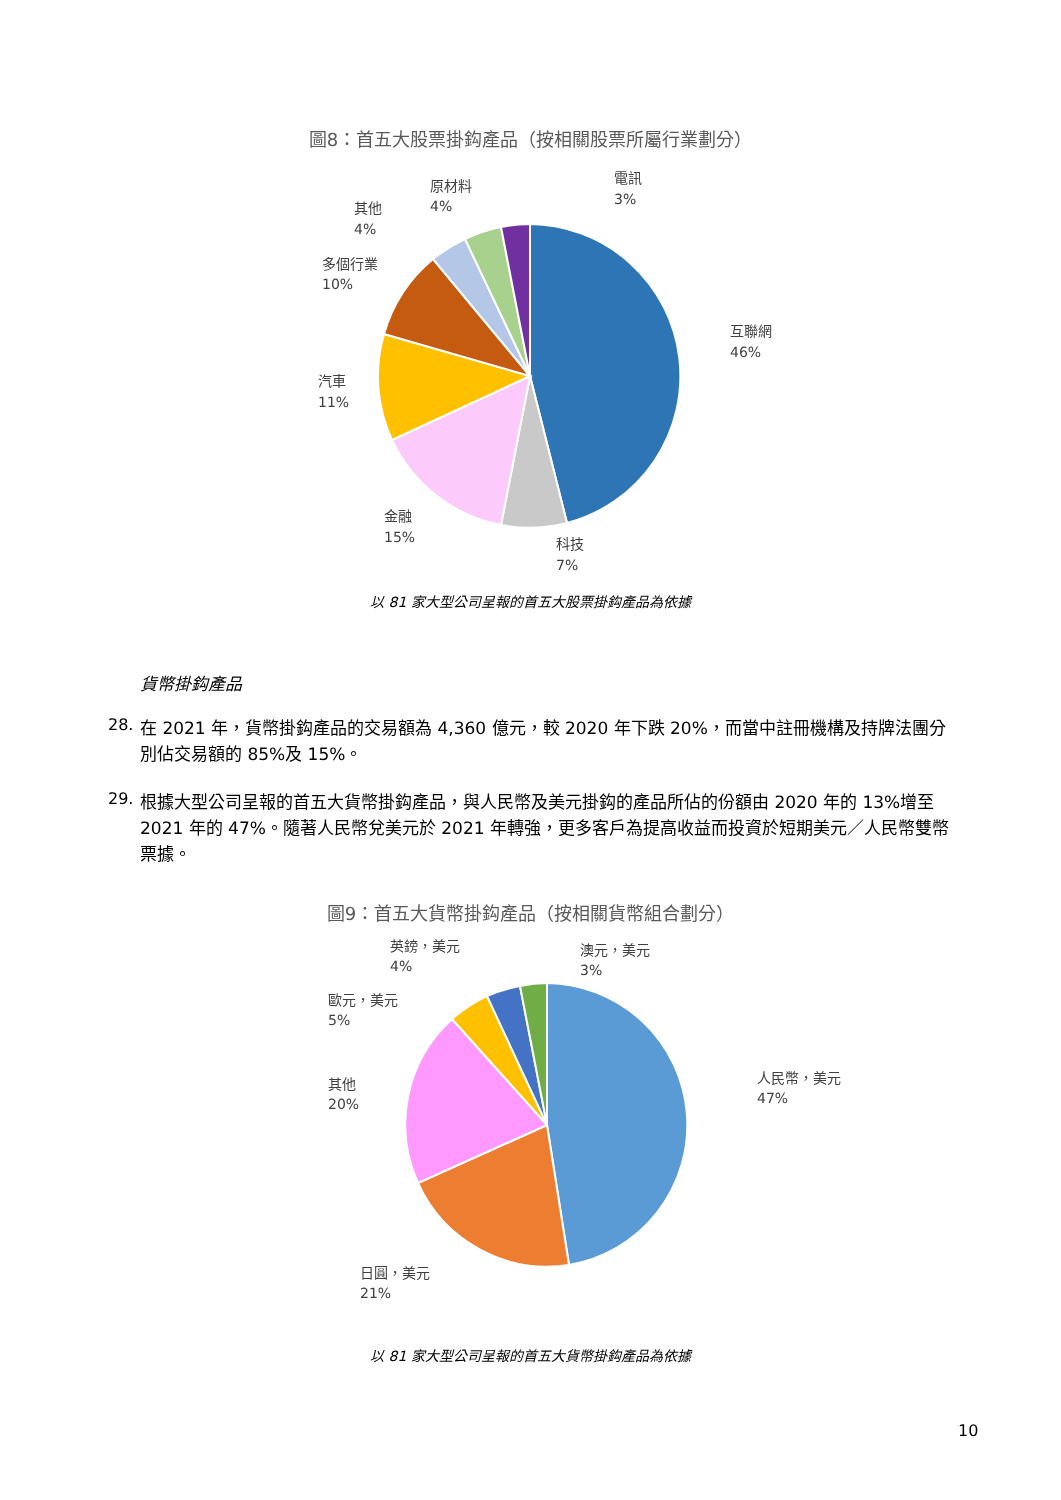圖8：首五大股票掛鈎產品（按相關股票所屬行業劃分）
電訊
3%
原材料
4%
其他
4%
多個行業
10%
互聯網
46%
汽車
11%
金融
15%
科技
7%
以 81 家大型公司呈報的首五大股票掛鈎產品為依據
貨幣掛鈎產品
28.
在 2021 年，貨幣掛鈎產品的交易額為 4,360 億元，較 2020 年下跌 20%，而當中註冊機構及持牌法團分別佔交易額的 85%及 15%。
29.
根據大型公司呈報的首五大貨幣掛鈎產品，與人民幣及美元掛鈎的產品所佔的份額由 2020 年的 13%增至 2021 年的 47%。隨著人民幣兌美元於 2021 年轉強，更多客戶為提高收益而投資於短期美元／人民幣雙幣票據。
圖9：首五大貨幣掛鈎產品（按相關貨幣組合劃分）
英鎊，美元
4%
澳元，美元
3%
歐元，美元
5%
其他
20%
人民幣，美元
47%
日圓，美元
21%
以 81 家大型公司呈報的首五大貨幣掛鈎產品為依據
10